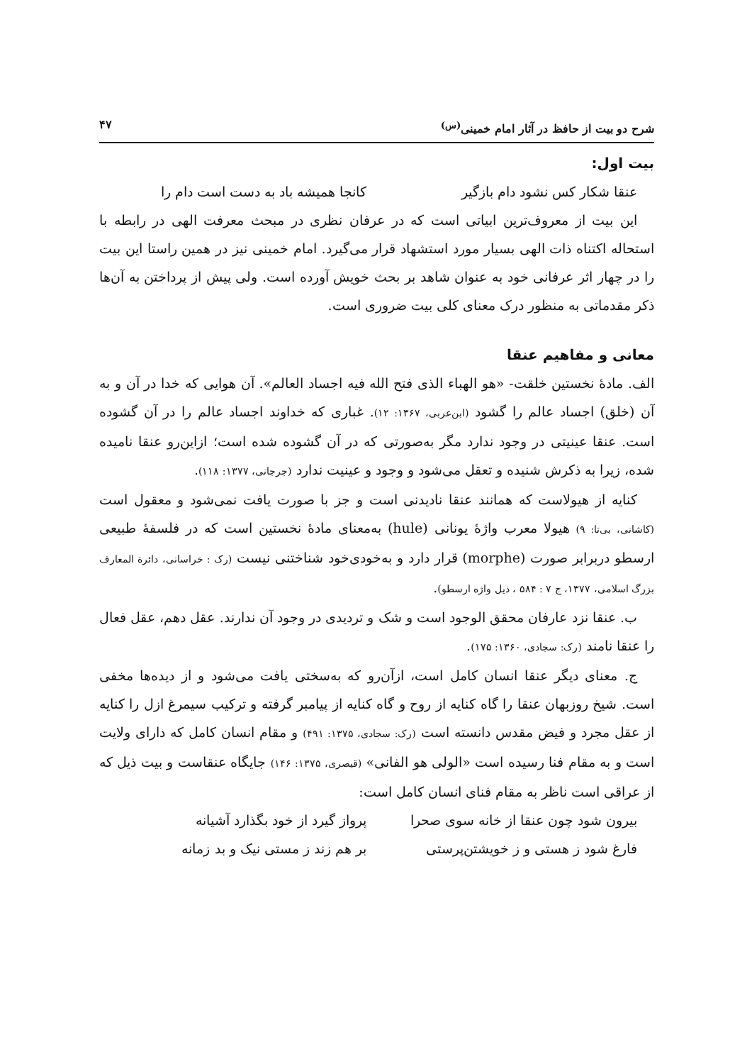شرح دو بیت از حافظ در آثار امام خمینی<sup>(س)</sup> ۴۷
بیت اول:
عنقا شکار کس نشود دام بازگیر کانجا همیشه باد به دست است دام را
این بیت از معروف‌ترین ابیاتی است که در عرفان نظری در مبحث معرفت الهی در رابطه با استحاله اکتناه ذات الهی بسیار مورد استشهاد قرار می‌گیرد. امام خمینی نیز در همین راستا این بیت را در چهار اثر عرفانی خود به عنوان شاهد بر بحث خویش آورده است. ولی پیش از پرداختن به آن‌ها ذکر مقدماتی به منظور درک معنای کلی بیت ضروری است.
معانی و مفاهیم عنقا
الف. مادهٔ نخستین خلقت- «هو الهباء الذی فتح الله فیه اجساد العالم». آن هوایی که خدا در آن و به آن (خلق) اجساد عالم را گشود (ابن‌عربی، ۱۳۶۷: ۱۲). غباری که خداوند اجساد عالم را در آن گشوده است. عنقا عینیتی در وجود ندارد مگر به‌صورتی که در آن گشوده شده است؛ ازاین‌رو عنقا نامیده شده، زیرا به ذکرش شنیده و تعقل می‌شود و وجود و عینیت ندارد (جرجانی، ۱۳۷۷: ۱۱۸).
کنایه از هیولاست که همانند عنقا نادیدنی است و جز با صورت یافت نمی‌شود و معقول است (کاشانی، بی‌تا: ۹) هیولا معرب واژهٔ یونانی (hule) به‌معنای مادهٔ نخستین است که در فلسفهٔ طبیعی ارسطو دربرابر صورت (morphe) قرار دارد و به‌خودی‌خود شناختنی نیست (رک : خراسانی، دائرة المعارف بزرگ اسلامی، ۱۳۷۷، ج ۷ : ۵۸۴ ، ذیل واژه ارسطو).
ب. عنقا نزد عارفان محقق الوجود است و شک و تردیدی در وجود آن ندارند. عقل دهم، عقل فعال را عنقا نامند (رک: سجادی، ۱۳۶۰: ۱۷۵).
ج. معنای دیگر عنقا انسان کامل است، ازآن‌رو که به‌سختی یافت می‌شود و از دیده‌ها مخفی است. شیخ روزبهان عنقا را گاه کنایه از روح و گاه کنایه از پیامبر گرفته و ترکیب سیمرغ ازل را کنایه از عقل مجرد و فیض مقدس دانسته است (رک: سجادی، ۱۳۷۵: ۴۹۱) و مقام انسان کامل که دارای ولایت است و به مقام فنا رسیده است «الولی هو الفانی» (قیصری، ۱۳۷۵: ۱۴۶) جایگاه عنقاست و بیت ذیل که از عراقی است ناظر به مقام فنای انسان کامل است:
بیرون شود چون عنقا از خانه سوی صحرا پرواز گیرد از خود بگذارد آشیانه
فارغ شود ز هستی و ز خویشتن‌پرستی بر هم زند ز مستی نیک و بد زمانه